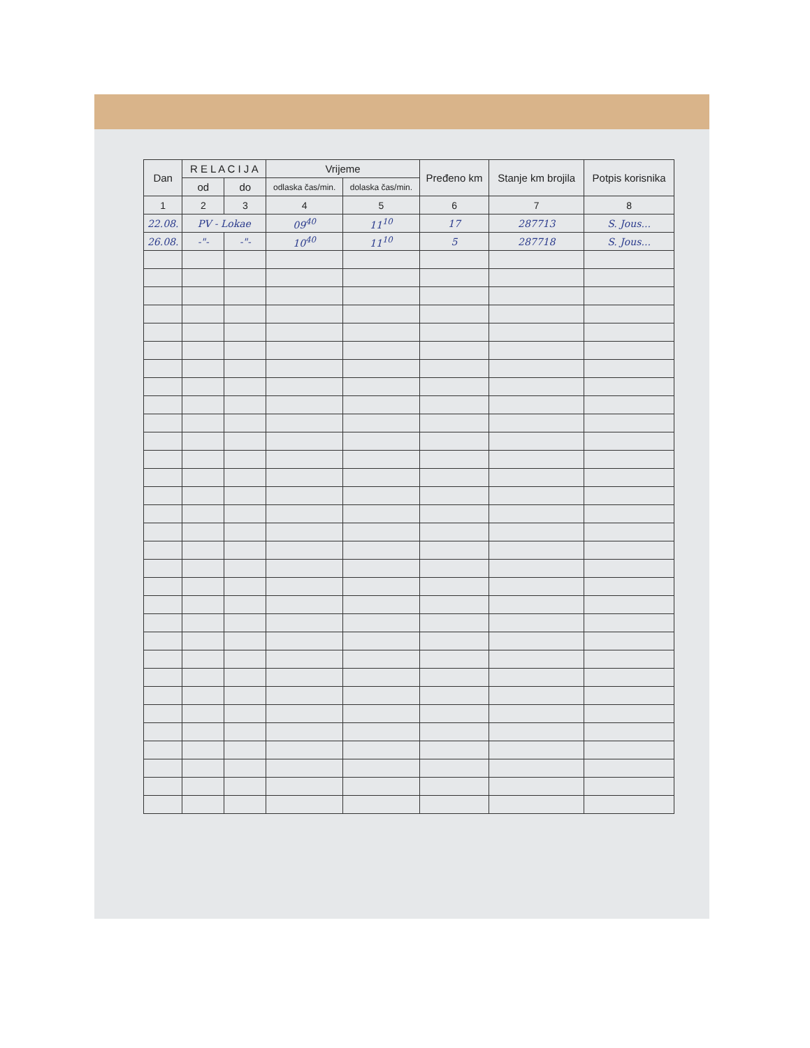| Dan | R E L A C I J A | | Vrijeme | | Pređeno km | Stanje km brojila | Potpis korisnika |
| --- | --- | --- | --- | --- | --- | --- | --- |
| | od | do | odlaska čas/min. | dolaska čas/min. | | | |
| 1 | 2 | 3 | 4 | 5 | 6 | 7 | 8 |
| 22.08. | PV - Lokae | | 09<sup>40</sup> | 11<sup>10</sup> | 17 | 287713 | S. Jous... |
| 26.08. | -"- | -"- | 10<sup>40</sup> | 11<sup>10</sup> | 5 | 287718 | S. Jous... |